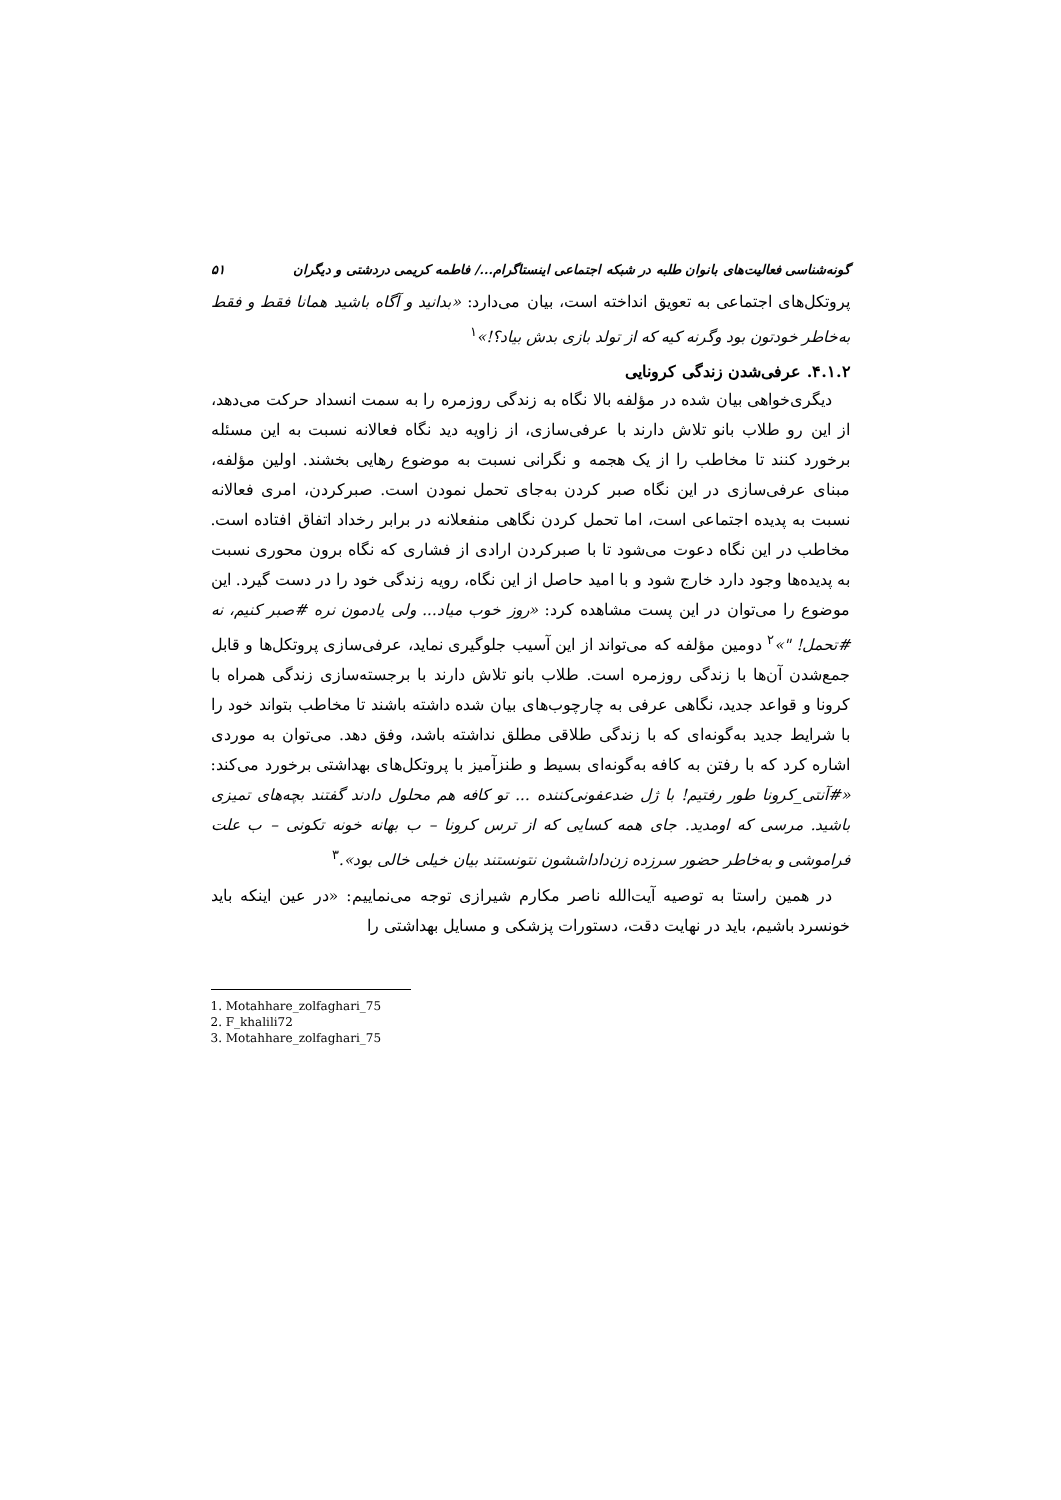گونه‌شناسی فعالیت‌های بانوان طلبه در شبکه اجتماعی اینستاگرام.../ فاطمه کریمی دردشتی و دیگران ۵۱
پروتکل‌های اجتماعی به تعویق انداخته است، بیان می‌دارد: «بدانید و آگاه باشید همانا فقط و فقط به‌خاطر خودتون بود وگرنه کیه که از تولد بازی بدش بیاد؟!»<sup>۱</sup>
۴.۱.۲. عرفی‌شدن زندگی کرونایی
دیگری‌خواهی بیان شده در مؤلفه بالا نگاه به زندگی روزمره را به سمت انسداد حرکت می‌دهد، از این رو طلاب بانو تلاش دارند با عرفی‌سازی، از زاویه دید نگاه فعالانه نسبت به این مسئله برخورد کنند تا مخاطب را از یک هجمه و نگرانی نسبت به موضوع رهایی بخشند. اولین مؤلفه، مبنای عرفی‌سازی در این نگاه صبر کردن به‌جای تحمل نمودن است. صبرکردن، امری فعالانه نسبت به پدیده اجتماعی است، اما تحمل کردن نگاهی منفعلانه در برابر رخداد اتفاق افتاده است. مخاطب در این نگاه دعوت می‌شود تا با صبرکردن ارادی از فشاری که نگاه برون محوری نسبت به پدیده‌ها وجود دارد خارج شود و با امید حاصل از این نگاه، رویه زندگی خود را در دست گیرد. این موضوع را می‌توان در این پست مشاهده کرد: «روز خوب میاد... ولی یادمون نره #صبر کنیم، نه #تحمل! "»<sup>۲</sup> دومین مؤلفه که می‌تواند از این آسیب جلوگیری نماید، عرفی‌سازی پروتکل‌ها و قابل جمع‌شدن آن‌ها با زندگی روزمره است. طلاب بانو تلاش دارند با برجسته‌سازی زندگی همراه با کرونا و قواعد جدید، نگاهی عرفی به چارچوب‌های بیان شده داشته باشند تا مخاطب بتواند خود را با شرایط جدید به‌گونه‌ای که با زندگی طلاقی مطلق نداشته باشد، وفق دهد. می‌توان به موردی اشاره کرد که با رفتن به کافه به‌گونه‌ای بسیط و طنزآمیز با پروتکل‌های بهداشتی برخورد می‌کند: «#آنتی_کرونا طور رفتیم! با ژل ضدعفونی‌کننده ... تو کافه هم محلول دادند گفتند بچه‌های تمیزی باشید. مرسی که اومدید. جای همه کسایی که از ترس کرونا – ب بهانه خونه تکونی – ب علت فراموشی و به‌خاطر حضور سرزده زن‌داداششون نتونستند بیان خیلی خالی بود».<sup>۳</sup>
در همین راستا به توصیه آیت‌الله ناصر مکارم شیرازی توجه می‌نماییم: «در عین اینکه باید خونسرد باشیم، باید در نهایت دقت، دستورات پزشکی و مسایل بهداشتی را
1. Motahhare_zolfaghari_75
2. F_khalili72
3. Motahhare_zolfaghari_75